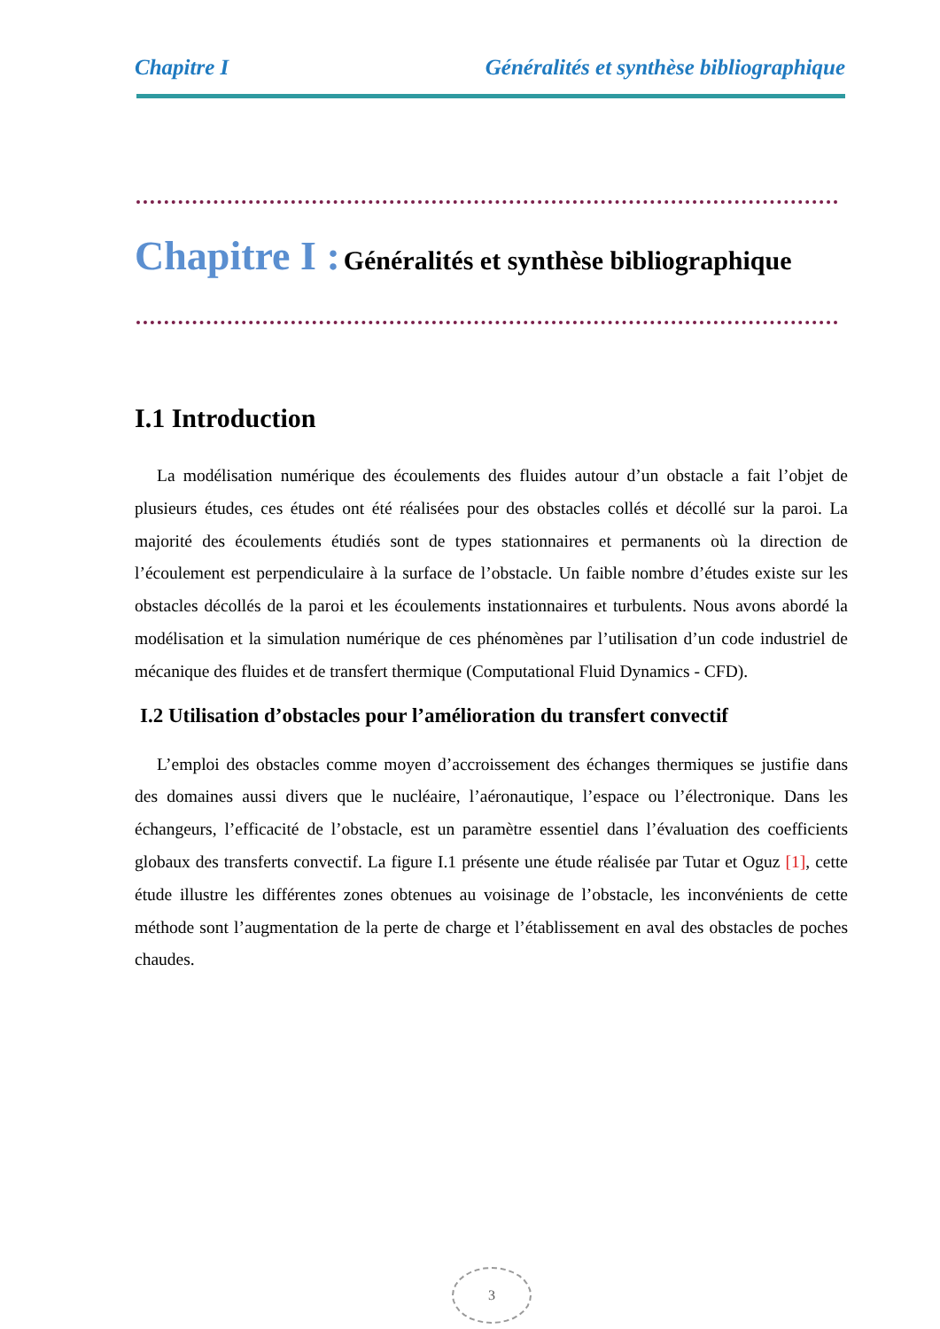Chapitre I Généralités et synthèse bibliographique
Chapitre I : Généralités et synthèse bibliographique
I.1 Introduction
La modélisation numérique des écoulements des fluides autour d’un obstacle a fait l’objet de plusieurs études, ces études ont été réalisées pour des obstacles collés et décollé sur la paroi. La majorité des écoulements étudiés sont de types stationnaires et permanents où la direction de l’écoulement est perpendiculaire à la surface de l’obstacle. Un faible nombre d’études existe sur les obstacles décollés de la paroi et les écoulements instationnaires et turbulents. Nous avons abordé la modélisation et la simulation numérique de ces phénomènes par l’utilisation d’un code industriel de mécanique des fluides et de transfert thermique (Computational Fluid Dynamics - CFD).
I.2 Utilisation d’obstacles pour l’amélioration du transfert convectif
L’emploi des obstacles comme moyen d’accroissement des échanges thermiques se justifie dans des domaines aussi divers que le nucléaire, l’aéronautique, l’espace ou l’électronique. Dans les échangeurs, l’efficacité de l’obstacle, est un paramètre essentiel dans l’évaluation des coefficients globaux des transferts convectif. La figure I.1 présente une étude réalisée par Tutar et Oguz [1], cette étude illustre les différentes zones obtenues au voisinage de l’obstacle, les inconvénients de cette méthode sont l’augmentation de la perte de charge et l’établissement en aval des obstacles de poches chaudes.
3